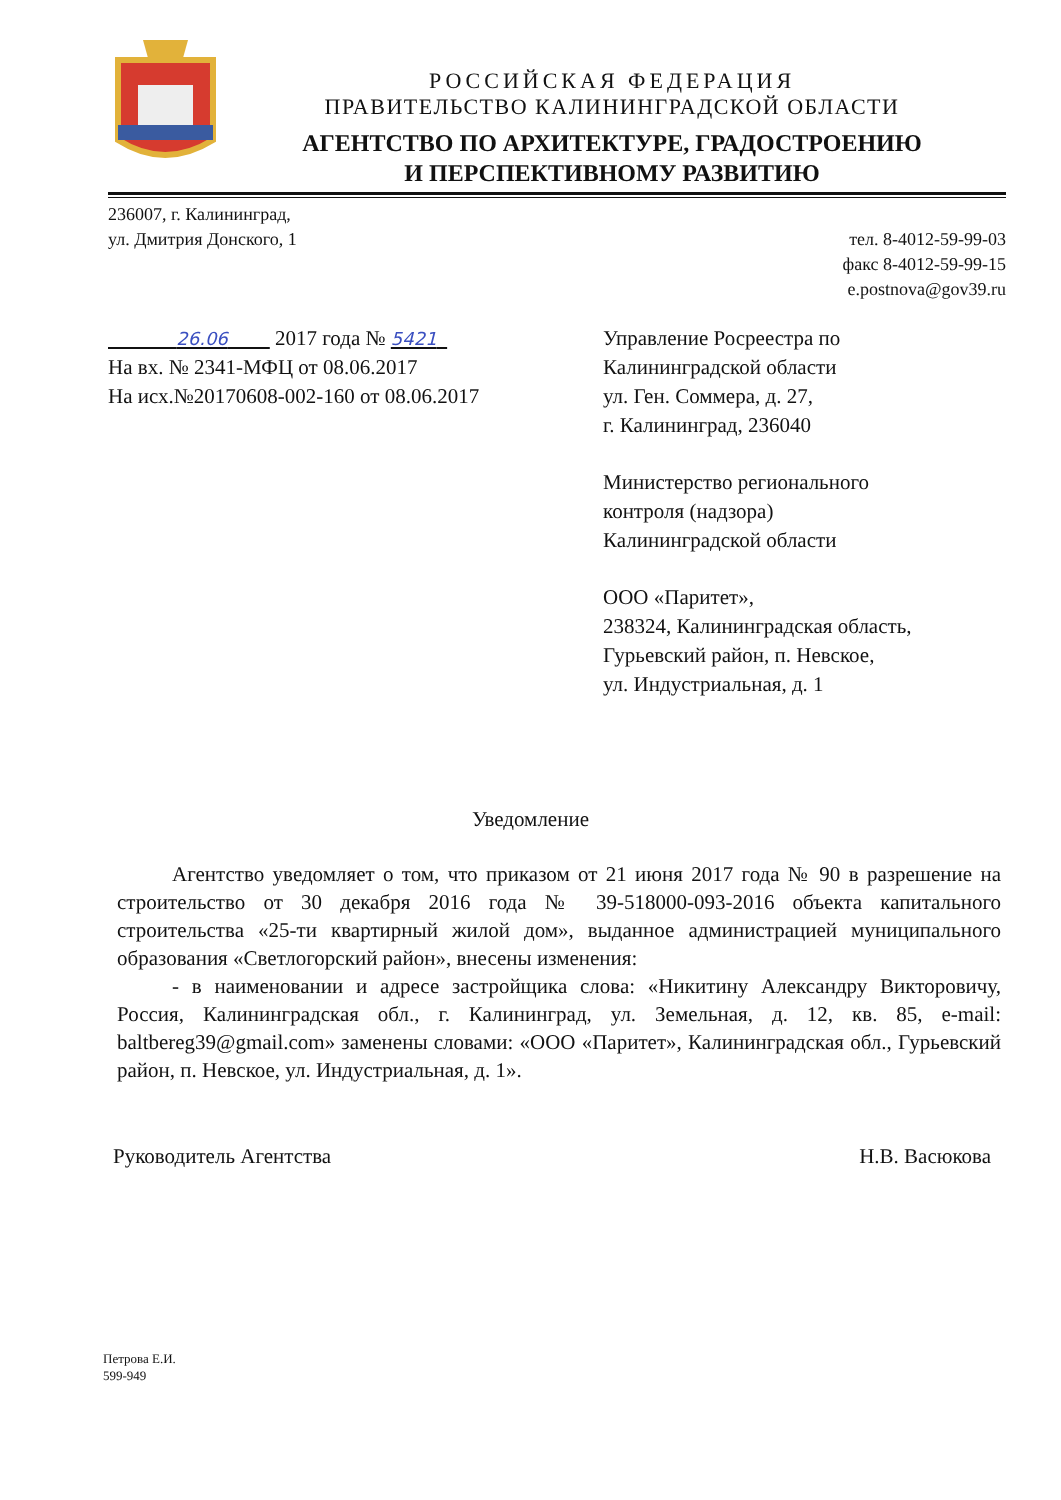РОССИЙСКАЯ ФЕДЕРАЦИЯ
ПРАВИТЕЛЬСТВО КАЛИНИНГРАДСКОЙ ОБЛАСТИ
АГЕНТСТВО ПО АРХИТЕКТУРЕ, ГРАДОСТРОЕНИЮ
И ПЕРСПЕКТИВНОМУ РАЗВИТИЮ
236007, г. Калининград,
ул. Дмитрия Донского, 1
тел. 8-4012-59-99-03
факс 8-4012-59-99-15
e.postnova@gov39.ru
26.06 2017 года № 5421
На вх. № 2341-МФЦ от 08.06.2017
На исх.№20170608-002-160 от 08.06.2017
Управление Росреестра по
Калининградской области
ул. Ген. Соммера, д. 27,
г. Калининград, 236040
Министерство регионального
контроля (надзора)
Калининградской области
ООО «Паритет»,
238324, Калининградская область,
Гурьевский район, п. Невское,
ул. Индустриальная, д. 1
Уведомление
Агентство уведомляет о том, что приказом от 21 июня 2017 года № 90 в разрешение на строительство от 30 декабря 2016 года № 39-518000-093-2016 объекта капитального строительства «25-ти квартирный жилой дом», выданное администрацией муниципального образования «Светлогорский район», внесены изменения:
- в наименовании и адресе застройщика слова: «Никитину Александру Викторовичу, Россия, Калининградская обл., г. Калининград, ул. Земельная, д. 12, кв. 85, e-mail: baltbereg39@gmail.com» заменены словами: «ООО «Паритет», Калининградская обл., Гурьевский район, п. Невское, ул. Индустриальная, д. 1».
Руководитель Агентства Н.В. Васюкова
Петрова Е.И.
599-949